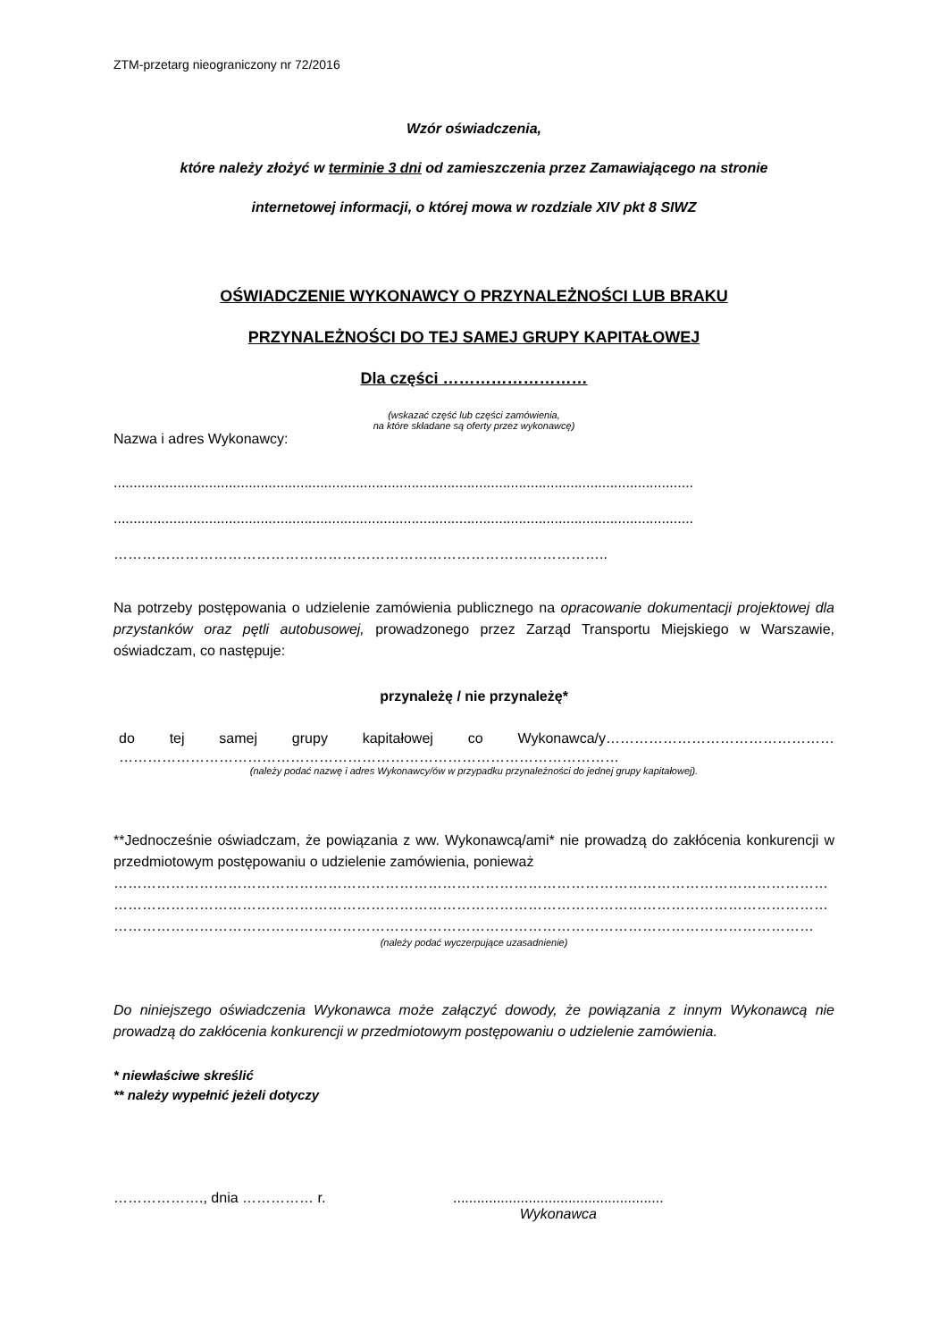ZTM-przetarg nieograniczony nr 72/2016
Wzór oświadczenia,
które należy złożyć w terminie 3 dni od zamieszczenia przez Zamawiającego na stronie
internetowej informacji, o której mowa w rozdziale XIV pkt 8 SIWZ
OŚWIADCZENIE WYKONAWCY O PRZYNALEŻNOŚCI LUB BRAKU
PRZYNALEŻNOŚCI DO TEJ SAMEJ GRUPY KAPITAŁOWEJ
Dla części ………………………
(wskazać część lub części zamówienia,
na które składane są oferty przez wykonawcę)
Nazwa i adres Wykonawcy:
..................................................................................................................................................
..................................................................................................................................................
…………………………………………………………………………………………..
Na potrzeby postępowania o udzielenie zamówienia publicznego na opracowanie dokumentacji projektowej dla przystanków oraz pętli autobusowej, prowadzonego przez Zarząd Transportu Miejskiego w Warszawie, oświadczam, co następuje:
przynależę / nie przynależę*
do tej samej grupy kapitałowej co Wykonawca/y…………………………………………
……………………………………………………………………………………………
(należy podać nazwę i adres Wykonawcy/ów w przypadku przynależności do jednej grupy kapitałowej).
**Jednocześnie oświadczam, że powiązania z ww. Wykonawcą/ami* nie prowadzą do zakłócenia konkurencji w przedmiotowym postępowaniu o udzielenie zamówienia, ponieważ
……………………………………………………………………………………………………………………………………
……………………………………………………………………………………………………………………………………
…………………………………………………………………………………………………………………………………
(należy podać wyczerpujące uzasadnienie)
Do niniejszego oświadczenia Wykonawca może załączyć dowody, że powiązania z innym Wykonawcą nie prowadzą do zakłócenia konkurencji w przedmiotowym postępowaniu o udzielenie zamówienia.
* niewłaściwe skreślić
** należy wypełnić jeżeli dotyczy
………………., dnia …………… r. .....................................................
Wykonawca